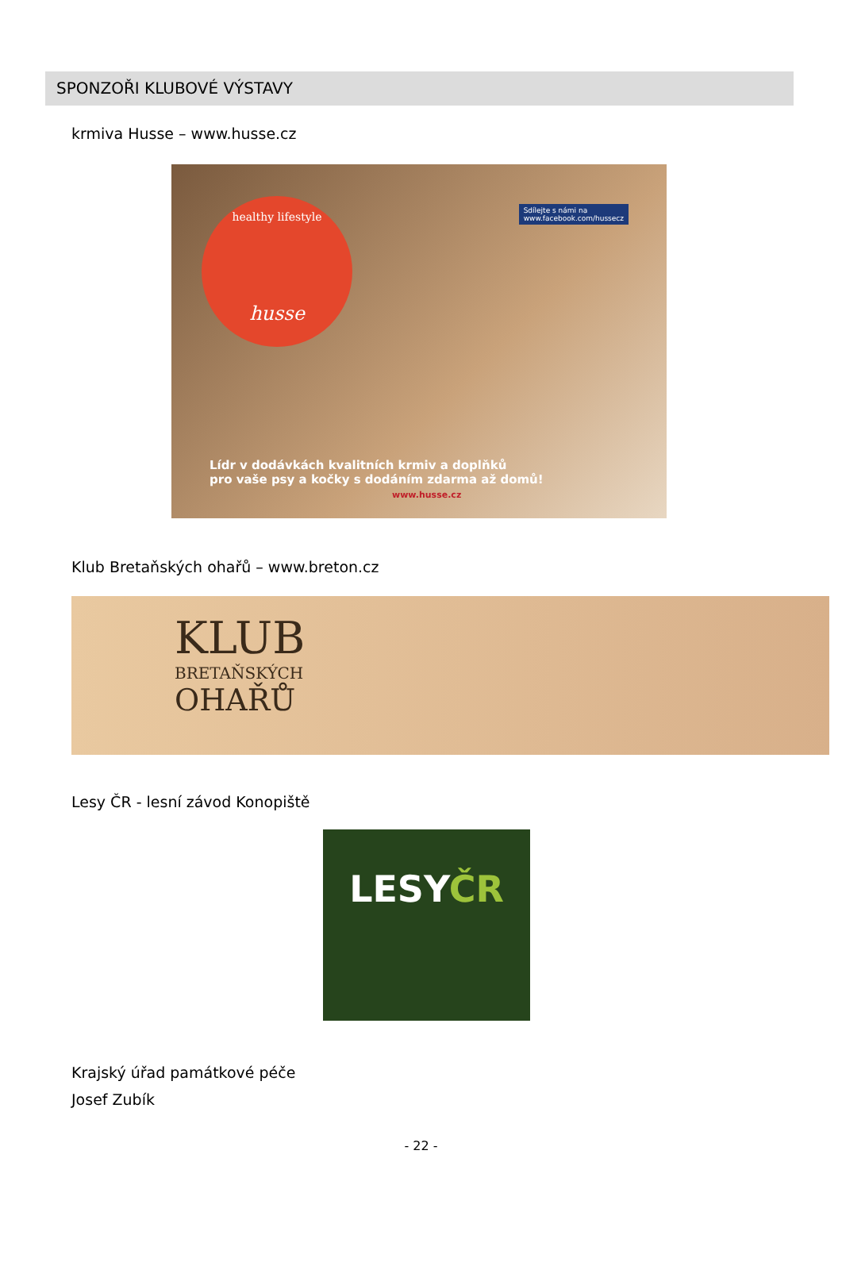SPONZOŘI KLUBOVÉ VÝSTAVY
krmiva Husse – www.husse.cz
healthy lifestyle
husse
Sdílejte s námi na
www.facebook.com/hussecz
Lídr v dodávkách kvalitních krmiv a doplňků
pro vaše psy a kočky s dodáním zdarma až domů!
www.husse.cz
Klub Bretaňských ohařů – www.breton.cz
KLUB
BRETAŇSKÝCH
OHAŘŮ
Lesy ČR - lesní závod Konopiště
LESYČR
Krajský úřad památkové péče
Josef Zubík
- 22 -